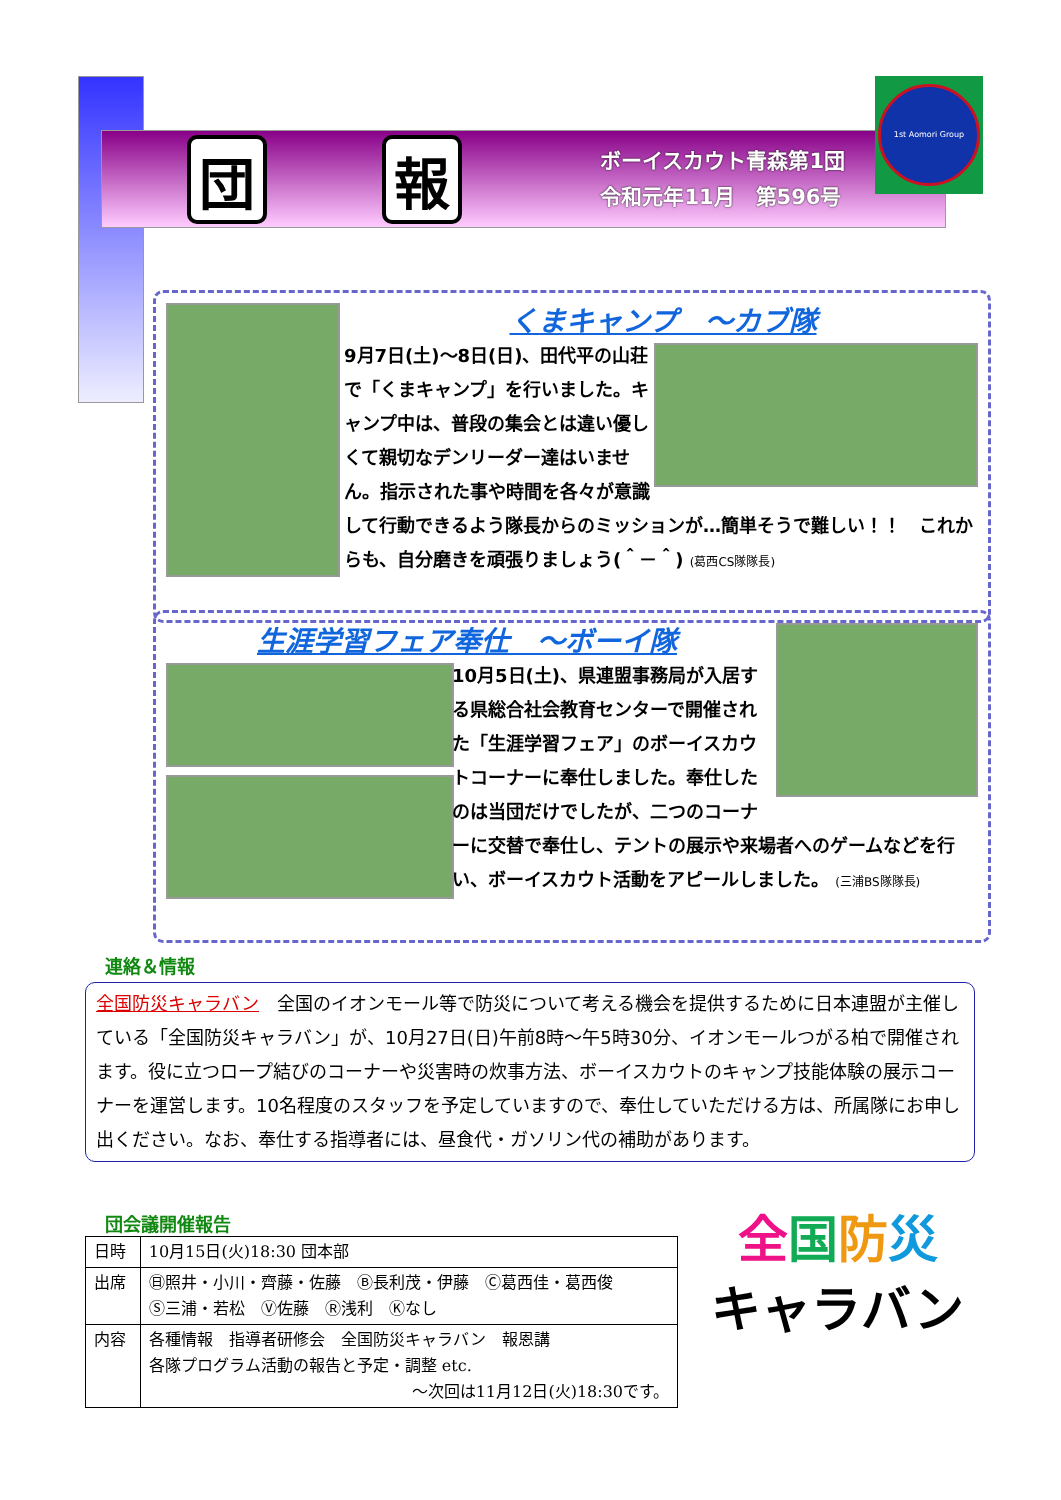団報
ボーイスカウト青森第1団
令和元年11月　第596号
1st Aomori Group
くまキャンプ　～カブ隊
9月7日(土)～8日(日)、田代平の山荘で「くまキャンプ」を行いました。キャンプ中は、普段の集会とは違い優しくて親切なデンリーダー達はいません。指示された事や時間を各々が意識して行動できるよう隊長からのミッションが…簡単そうで難しい！！　これからも、自分磨きを頑張りましょう(＾－＾) (葛西CS隊隊長)
生涯学習フェア奉仕　～ボーイ隊
10月5日(土)、県連盟事務局が入居する県総合社会教育センターで開催された「生涯学習フェア」のボーイスカウトコーナーに奉仕しました。奉仕したのは当団だけでしたが、二つのコーナーに交替で奉仕し、テントの展示や来場者へのゲームなどを行い、ボーイスカウト活動をアピールしました。 (三浦BS隊隊長)
連絡＆情報
全国防災キャラバン　全国のイオンモール等で防災について考える機会を提供するために日本連盟が主催している「全国防災キャラバン」が、10月27日(日)午前8時～午5時30分、イオンモールつがる柏で開催されます。役に立つロープ結びのコーナーや災害時の炊事方法、ボーイスカウトのキャンプ技能体験の展示コーナーを運営します。10名程度のスタッフを予定していますので、奉仕していただける方は、所属隊にお申し出ください。なお、奉仕する指導者には、昼食代・ガソリン代の補助があります。
団会議開催報告
| 日時 | 10月15日(火)18:30 団本部 |
| 出席 | ㊐照井・小川・齊藤・佐藤 Ⓑ長利茂・伊藤 Ⓒ葛西佳・葛西俊 Ⓢ三浦・若松 Ⓥ佐藤 Ⓡ浅利 Ⓚなし |
| 内容 | 各種情報 指導者研修会 全国防災キャラバン 報恩講 各隊プログラム活動の報告と予定・調整 etc. ～次回は11月12日(火)18:30です。 |
全国防災
キャラバン